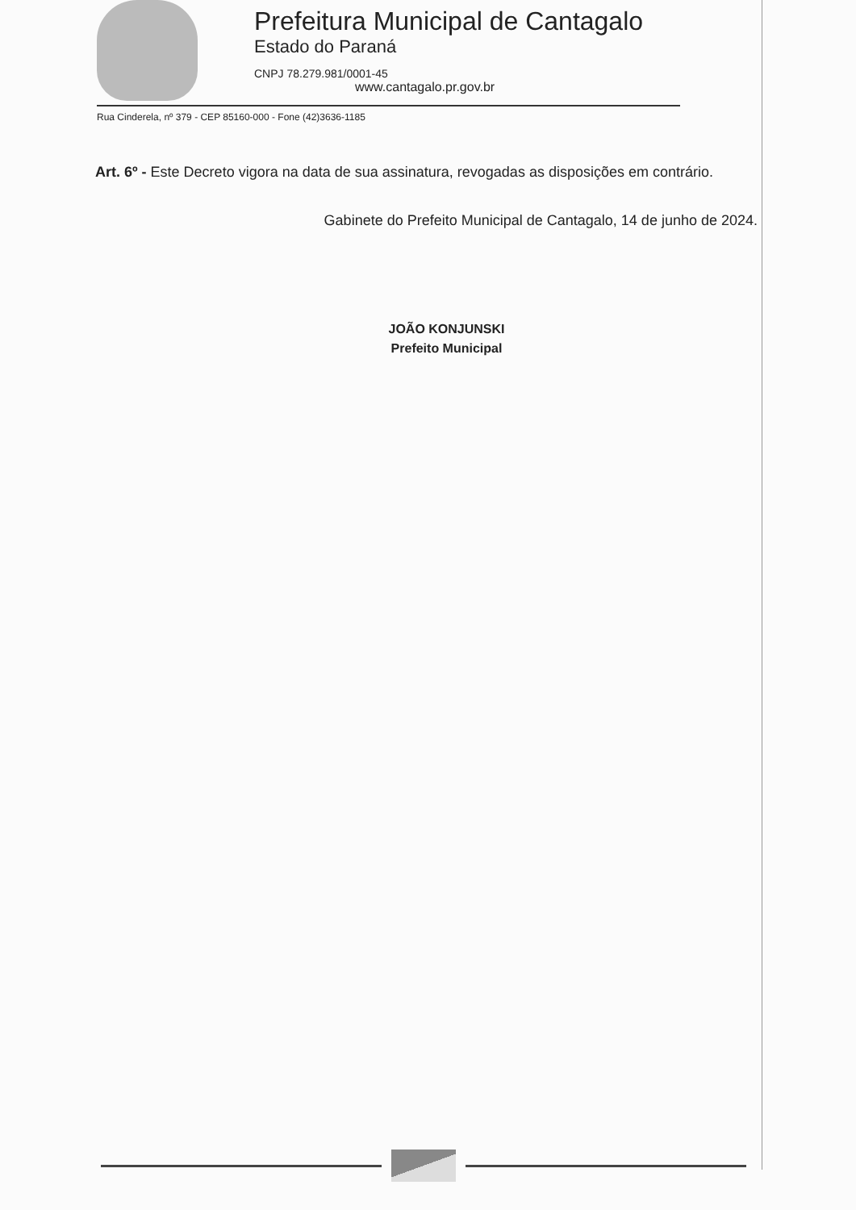Prefeitura Municipal de Cantagalo
Estado do Paraná
CNPJ 78.279.981/0001-45
www.cantagalo.pr.gov.br
Rua Cinderela, nº 379 - CEP 85160-000 - Fone (42)3636-1185
Art. 6º - Este Decreto vigora na data de sua assinatura, revogadas as disposições em contrário.
Gabinete do Prefeito Municipal de Cantagalo, 14 de junho de 2024.
JOÃO KONJUNSKI
Prefeito Municipal